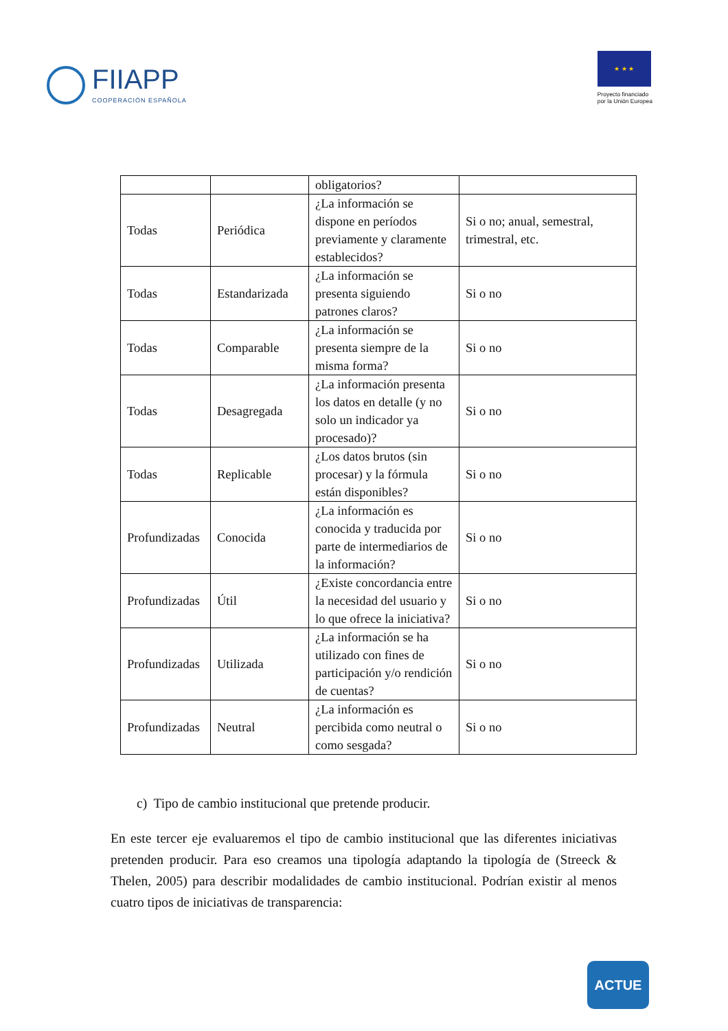FIIAPP
COOPERACIÓN ESPAÑOLA
★ ★ ★
Proyecto financiado
por la Unión Europea
| | | obligatorios? | |
| Todas | Periódica | ¿La información se dispone en períodos previamente y claramente establecidos? | Si o no; anual, semestral, trimestral, etc. |
| Todas | Estandarizada | ¿La información se presenta siguiendo patrones claros? | Si o no |
| Todas | Comparable | ¿La información se presenta siempre de la misma forma? | Si o no |
| Todas | Desagregada | ¿La información presenta los datos en detalle (y no solo un indicador ya procesado)? | Si o no |
| Todas | Replicable | ¿Los datos brutos (sin procesar) y la fórmula están disponibles? | Si o no |
| Profundizadas | Conocida | ¿La información es conocida y traducida por parte de intermediarios de la información? | Si o no |
| Profundizadas | Útil | ¿Existe concordancia entre la necesidad del usuario y lo que ofrece la iniciativa? | Si o no |
| Profundizadas | Utilizada | ¿La información se ha utilizado con fines de participación y/o rendición de cuentas? | Si o no |
| Profundizadas | Neutral | ¿La información es percibida como neutral o como sesgada? | Si o no |
c) Tipo de cambio institucional que pretende producir.
En este tercer eje evaluaremos el tipo de cambio institucional que las diferentes iniciativas pretenden producir. Para eso creamos una tipología adaptando la tipología de (Streeck & Thelen, 2005) para describir modalidades de cambio institucional. Podrían existir al menos cuatro tipos de iniciativas de transparencia:
ACTUE